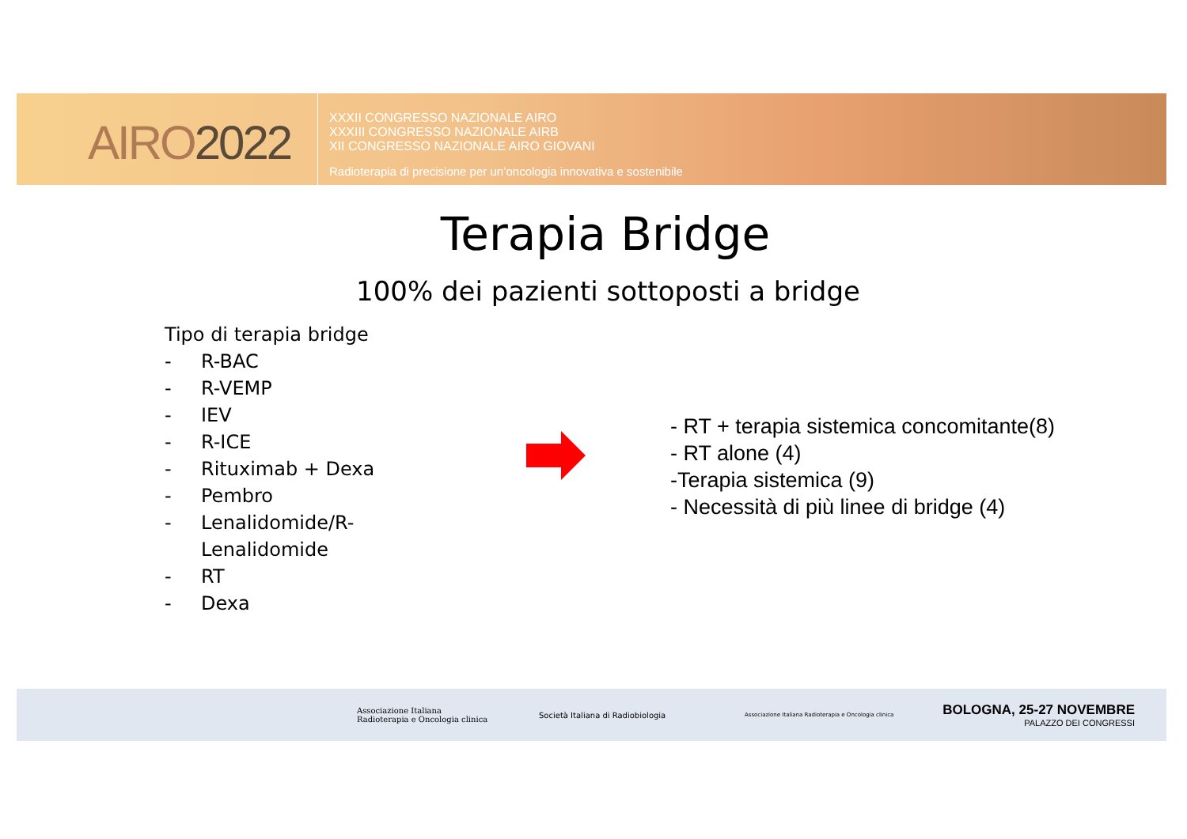AIRO2022
XXXII CONGRESSO NAZIONALE AIRO
XXXIII CONGRESSO NAZIONALE AIRB
XII CONGRESSO NAZIONALE AIRO GIOVANI
Radioterapia di precisione per un’oncologia innovativa e sostenibile
Terapia Bridge
100% dei pazienti sottoposti a bridge
Tipo di terapia bridge
- R-BAC
- R-VEMP
- IEV
- R-ICE
- Rituximab + Dexa
- Pembro
- Lenalidomide/R-
Lenalidomide
- RT
- Dexa
- RT + terapia sistemica concomitante(8)
- RT alone (4)
-Terapia sistemica (9)
- Necessità di più linee di bridge (4)
Associazione Italiana
Radioterapia e Oncologia clinica
Società Italiana di Radiobiologia
Associazione Italiana Radioterapia e Oncologia clinica
BOLOGNA, 25-27 NOVEMBRE
PALAZZO DEI CONGRESSI